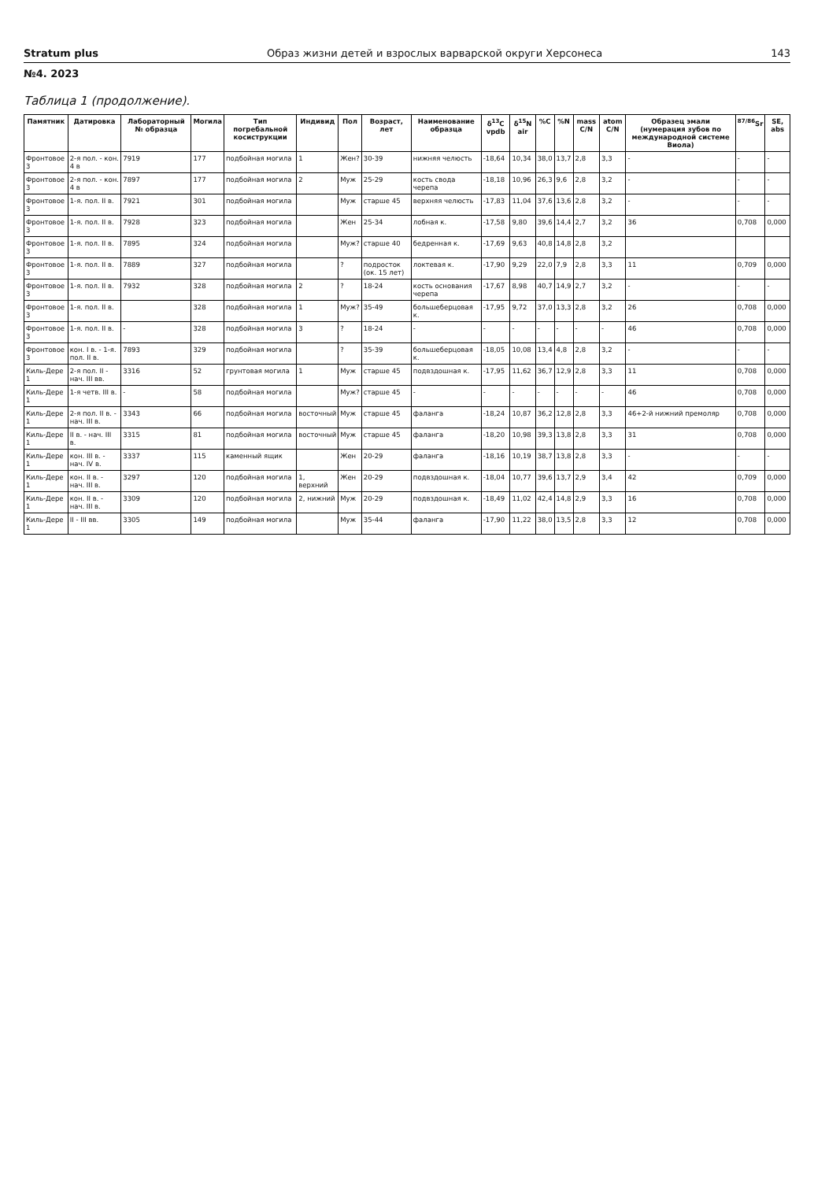Stratum plus Образ жизни детей и взрослых варварской округи Херсонеса 143
№4. 2023
Таблица 1 (продолжение).
| Памятник | Датировка | Лабораторный № образца | Могила | Тип погребальной косиструкции | Индивид | Пол | Возраст, лет | Наименование образца | δ<sup>13</sup>C vpdb | δ<sup>15</sup>N air | %C | %N | mass C/N | atom C/N | Образец эмали (нумерация зубов по международной системе Виола) | <sup>87/86</sup>Sr | SE, abs |
| --- | --- | --- | --- | --- | --- | --- | --- | --- | --- | --- | --- | --- | --- | --- | --- | --- | --- |
| Фронтовое 3 | 2-я пол. - кон. 4 в | 7919 | 177 | подбойная могила | 1 | Жен? | 30-39 | нижняя челюсть | -18,64 | 10,34 | 38,0 | 13,7 | 2,8 | 3,3 | - | - | - |
| Фронтовое 3 | 2-я пол. - кон. 4 в | 7897 | 177 | подбойная могила | 2 | Муж | 25-29 | кость свода черепа | -18,18 | 10,96 | 26,3 | 9,6 | 2,8 | 3,2 | - | - | - |
| Фронтовое 3 | 1-я. пол. II в. | 7921 | 301 | подбойная могила | | Муж | старше 45 | верхняя челюсть | -17,83 | 11,04 | 37,6 | 13,6 | 2,8 | 3,2 | - | - | - |
| Фронтовое 3 | 1-я. пол. II в. | 7928 | 323 | подбойная могила | | Жен | 25-34 | лобная к. | -17,58 | 9,80 | 39,6 | 14,4 | 2,7 | 3,2 | 36 | 0,708 | 0,000 |
| Фронтовое 3 | 1-я. пол. II в. | 7895 | 324 | подбойная могила | | Муж? | старше 40 | бедренная к. | -17,69 | 9,63 | 40,8 | 14,8 | 2,8 | 3,2 | | | |
| Фронтовое 3 | 1-я. пол. II в. | 7889 | 327 | подбойная могила | | ? | подросток (ок. 15 лет) | локтевая к. | -17,90 | 9,29 | 22,0 | 7,9 | 2,8 | 3,3 | 11 | 0,709 | 0,000 |
| Фронтовое 3 | 1-я. пол. II в. | 7932 | 328 | подбойная могила | 2 | ? | 18-24 | кость основания черепа | -17,67 | 8,98 | 40,7 | 14,9 | 2,7 | 3,2 | - | - | - |
| Фронтовое 3 | 1-я. пол. II в. | | 328 | подбойная могила | 1 | Муж? | 35-49 | большеберцовая к. | -17,95 | 9,72 | 37,0 | 13,3 | 2,8 | 3,2 | 26 | 0,708 | 0,000 |
| Фронтовое 3 | 1-я. пол. II в. | - | 328 | подбойная могила | 3 | ? | 18-24 | - | - | - | - | - | - | - | 46 | 0,708 | 0,000 |
| Фронтовое 3 | кон. I в. - 1-я. пол. II в. | 7893 | 329 | подбойная могила | | ? | 35-39 | большеберцовая к. | -18,05 | 10,08 | 13,4 | 4,8 | 2,8 | 3,2 | - | - | - |
| Киль-Дере 1 | 2-я пол. II - нач. III вв. | 3316 | 52 | грунтовая могила | 1 | Муж | старше 45 | подвздошная к. | -17,95 | 11,62 | 36,7 | 12,9 | 2,8 | 3,3 | 11 | 0,708 | 0,000 |
| Киль-Дере 1 | 1-я четв. III в. | - | 58 | подбойная могила | | Муж? | старше 45 | - | - | - | - | - | - | - | 46 | 0,708 | 0,000 |
| Киль-Дере 1 | 2-я пол. II в. - нач. III в. | 3343 | 66 | подбойная могила | восточный | Муж | старше 45 | фаланга | -18,24 | 10,87 | 36,2 | 12,8 | 2,8 | 3,3 | 46+2-й нижний премоляр | 0,708 | 0,000 |
| Киль-Дере 1 | II в. - нач. III в. | 3315 | 81 | подбойная могила | восточный | Муж | старше 45 | фаланга | -18,20 | 10,98 | 39,3 | 13,8 | 2,8 | 3,3 | 31 | 0,708 | 0,000 |
| Киль-Дере 1 | кон. III в. - нач. IV в. | 3337 | 115 | каменный ящик | | Жен | 20-29 | фаланга | -18,16 | 10,19 | 38,7 | 13,8 | 2,8 | 3,3 | - | - | - |
| Киль-Дере 1 | кон. II в. - нач. III в. | 3297 | 120 | подбойная могила | 1, верхний | Жен | 20-29 | подвздошная к. | -18,04 | 10,77 | 39,6 | 13,7 | 2,9 | 3,4 | 42 | 0,709 | 0,000 |
| Киль-Дере 1 | кон. II в. - нач. III в. | 3309 | 120 | подбойная могила | 2, нижний | Муж | 20-29 | подвздошная к. | -18,49 | 11,02 | 42,4 | 14,8 | 2,9 | 3,3 | 16 | 0,708 | 0,000 |
| Киль-Дере 1 | II - III вв. | 3305 | 149 | подбойная могила | | Муж | 35-44 | фаланга | -17,90 | 11,22 | 38,0 | 13,5 | 2,8 | 3,3 | 12 | 0,708 | 0,000 |